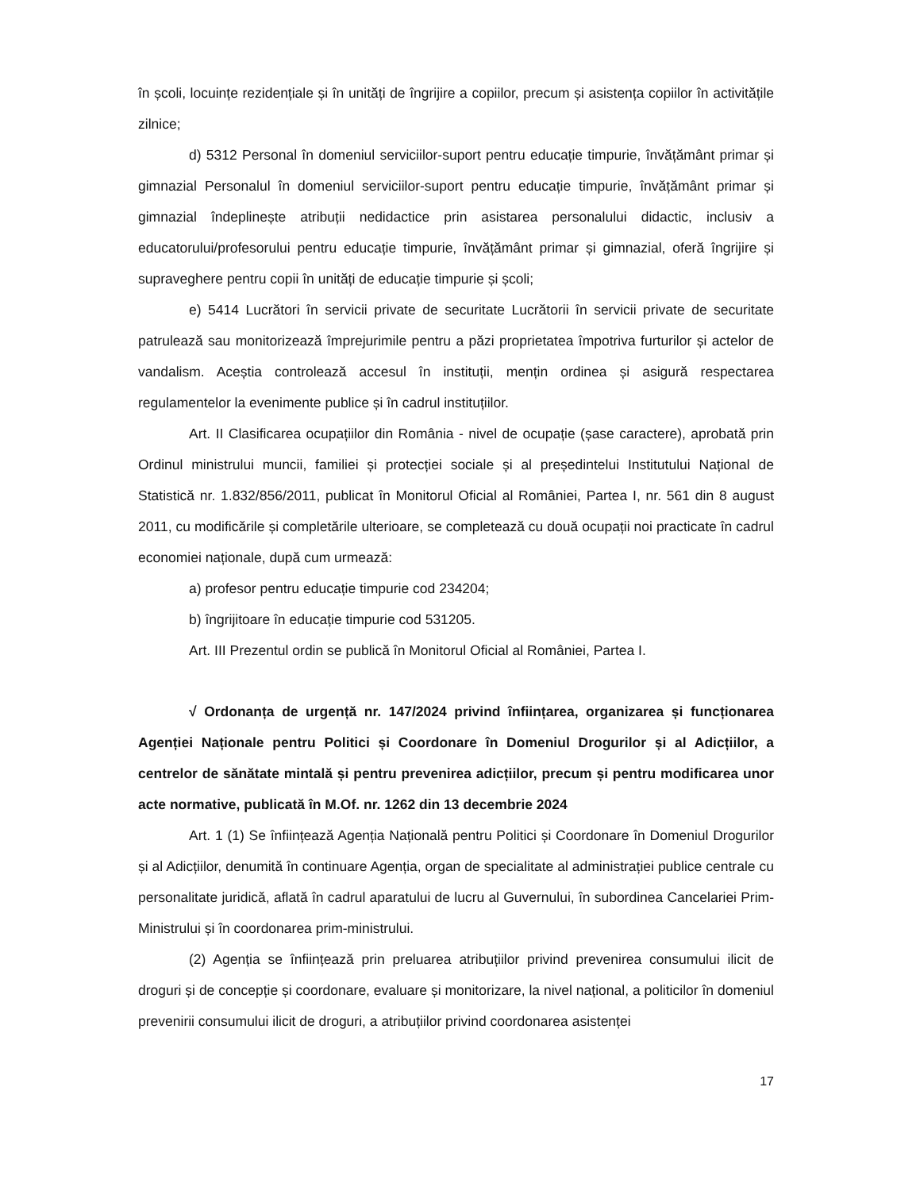în școli, locuințe rezidențiale și în unități de îngrijire a copiilor, precum și asistența copiilor în activitățile zilnice;
d) 5312 Personal în domeniul serviciilor-suport pentru educație timpurie, învățământ primar și gimnazial Personalul în domeniul serviciilor-suport pentru educație timpurie, învățământ primar și gimnazial îndeplinește atribuții nedidactice prin asistarea personalului didactic, inclusiv a educatorului/profesorului pentru educație timpurie, învățământ primar și gimnazial, oferă îngrijire și supraveghere pentru copii în unități de educație timpurie și școli;
e) 5414 Lucrători în servicii private de securitate Lucrătorii în servicii private de securitate patrulează sau monitorizează împrejurimile pentru a păzi proprietatea împotriva furturilor și actelor de vandalism. Aceștia controlează accesul în instituții, mențin ordinea și asigură respectarea regulamentelor la evenimente publice și în cadrul instituțiilor.
Art. II Clasificarea ocupațiilor din România - nivel de ocupație (șase caractere), aprobată prin Ordinul ministrului muncii, familiei și protecției sociale și al președintelui Institutului Național de Statistică nr. 1.832/856/2011, publicat în Monitorul Oficial al României, Partea I, nr. 561 din 8 august 2011, cu modificările și completările ulterioare, se completează cu două ocupații noi practicate în cadrul economiei naționale, după cum urmează:
a) profesor pentru educație timpurie cod 234204;
b) îngrijitoare în educație timpurie cod 531205.
Art. III Prezentul ordin se publică în Monitorul Oficial al României, Partea I.
√ Ordonanța de urgență nr. 147/2024 privind înființarea, organizarea și funcționarea Agenției Naționale pentru Politici și Coordonare în Domeniul Drogurilor și al Adicțiilor, a centrelor de sănătate mintală și pentru prevenirea adicțiilor, precum și pentru modificarea unor acte normative, publicată în M.Of. nr. 1262 din 13 decembrie 2024
Art. 1 (1) Se înființează Agenția Națională pentru Politici și Coordonare în Domeniul Drogurilor și al Adicțiilor, denumită în continuare Agenția, organ de specialitate al administrației publice centrale cu personalitate juridică, aflată în cadrul aparatului de lucru al Guvernului, în subordinea Cancelariei Prim-Ministrului și în coordonarea prim-ministrului.
(2) Agenția se înființează prin preluarea atribuțiilor privind prevenirea consumului ilicit de droguri și de concepție și coordonare, evaluare și monitorizare, la nivel național, a politicilor în domeniul prevenirii consumului ilicit de droguri, a atribuțiilor privind coordonarea asistenței
17